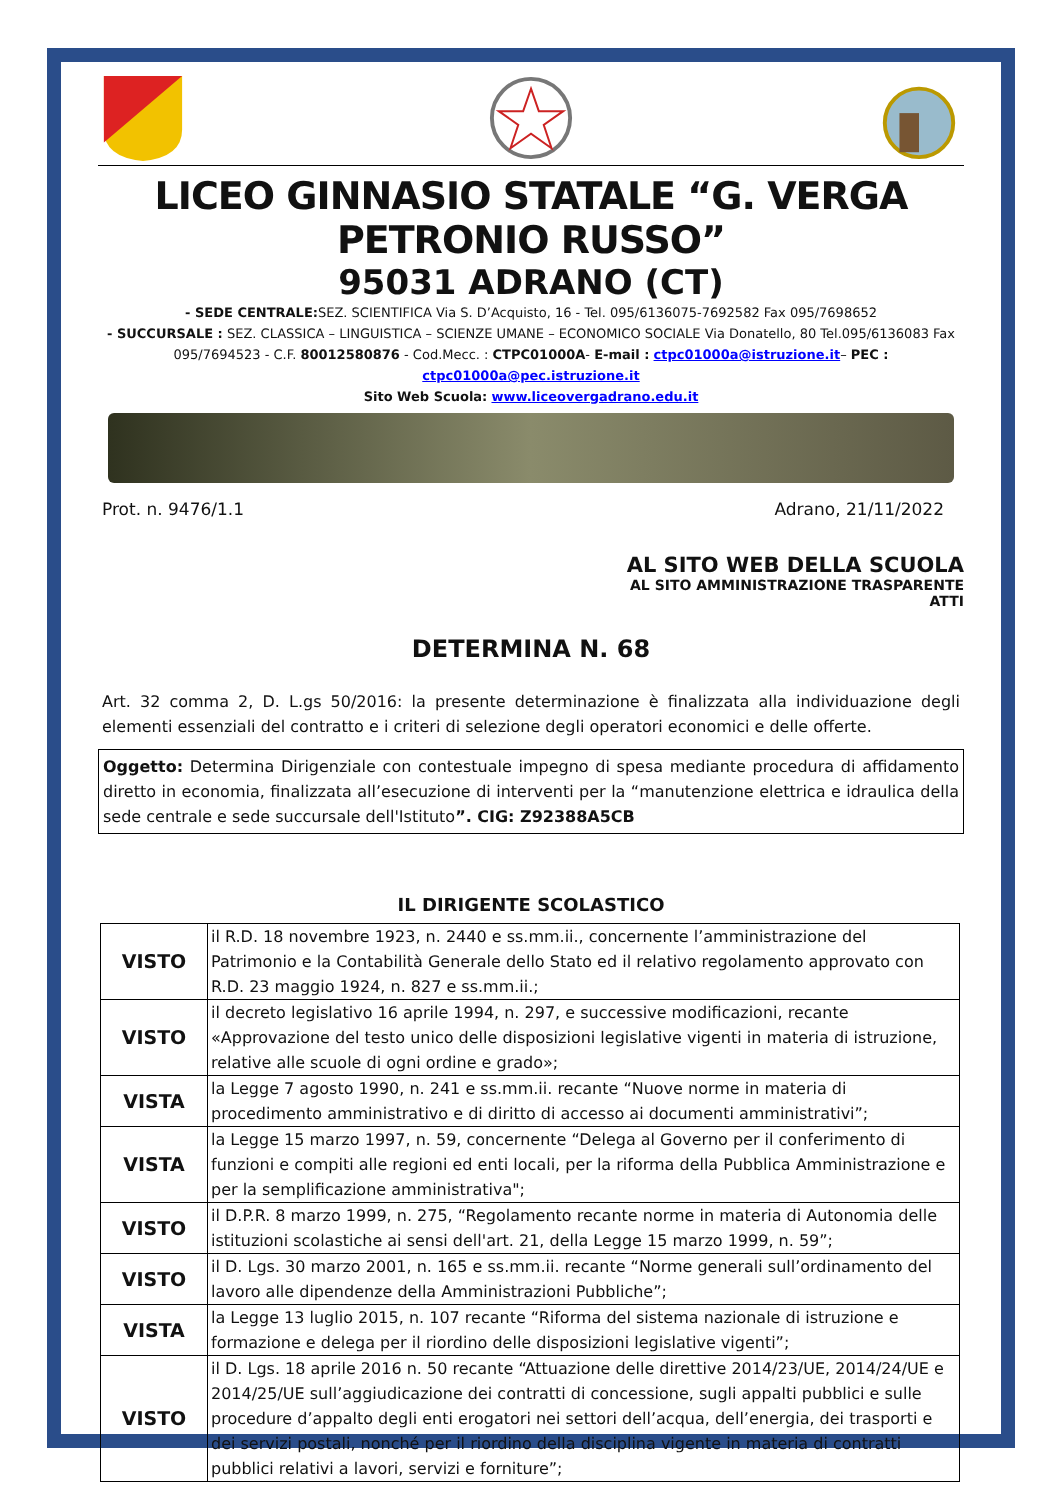LICEO GINNASIO STATALE “G. VERGA PETRONIO RUSSO”
95031 ADRANO (CT)
- SEDE CENTRALE: SEZ. SCIENTIFICA Via S. D’Acquisto, 16 - Tel. 095/6136075-7692582 Fax 095/7698652
- SUCCURSALE : SEZ. CLASSICA – LINGUISTICA – SCIENZE UMANE – ECONOMICO SOCIALE Via Donatello, 80 Tel.095/6136083 Fax 095/7694523 - C.F. 80012580876 - Cod.Mecc. : CTPC01000A- E-mail : ctpc01000a@istruzione.it– PEC : ctpc01000a@pec.istruzione.it
Sito Web Scuola: www.liceovergadrano.edu.it
Prot. n. 9476/1.1 Adrano, 21/11/2022
AL SITO WEB DELLA SCUOLA
AL SITO AMMINISTRAZIONE TRASPARENTE
ATTI
DETERMINA N. 68
Art. 32 comma 2, D. L.gs 50/2016: la presente determinazione è finalizzata alla individuazione degli elementi essenziali del contratto e i criteri di selezione degli operatori economici e delle offerte.
Oggetto: Determina Dirigenziale con contestuale impegno di spesa mediante procedura di affidamento diretto in economia, finalizzata all’esecuzione di interventi per la “manutenzione elettrica e idraulica della sede centrale e sede succursale dell'Istituto”. CIG: Z92388A5CB
IL DIRIGENTE SCOLASTICO
| VISTO | il R.D. 18 novembre 1923, n. 2440 e ss.mm.ii., concernente l’amministrazione del Patrimonio e la Contabilità Generale dello Stato ed il relativo regolamento approvato con R.D. 23 maggio 1924, n. 827 e ss.mm.ii.; |
| VISTO | il decreto legislativo 16 aprile 1994, n. 297, e successive modificazioni, recante «Approvazione del testo unico delle disposizioni legislative vigenti in materia di istruzione, relative alle scuole di ogni ordine e grado»; |
| VISTA | la Legge 7 agosto 1990, n. 241 e ss.mm.ii. recante “Nuove norme in materia di procedimento amministrativo e di diritto di accesso ai documenti amministrativi”; |
| VISTA | la Legge 15 marzo 1997, n. 59, concernente “Delega al Governo per il conferimento di funzioni e compiti alle regioni ed enti locali, per la riforma della Pubblica Amministrazione e per la semplificazione amministrativa"; |
| VISTO | il D.P.R. 8 marzo 1999, n. 275, “Regolamento recante norme in materia di Autonomia delle istituzioni scolastiche ai sensi dell'art. 21, della Legge 15 marzo 1999, n. 59”; |
| VISTO | il D. Lgs. 30 marzo 2001, n. 165 e ss.mm.ii. recante “Norme generali sull’ordinamento del lavoro alle dipendenze della Amministrazioni Pubbliche”; |
| VISTA | la Legge 13 luglio 2015, n. 107 recante “Riforma del sistema nazionale di istruzione e formazione e delega per il riordino delle disposizioni legislative vigenti”; |
| VISTO | il D. Lgs. 18 aprile 2016 n. 50 recante “Attuazione delle direttive 2014/23/UE, 2014/24/UE e 2014/25/UE sull’aggiudicazione dei contratti di concessione, sugli appalti pubblici e sulle procedure d’appalto degli enti erogatori nei settori dell’acqua, dell’energia, dei trasporti e dei servizi postali, nonché per il riordino della disciplina vigente in materia di contratti pubblici relativi a lavori, servizi e forniture”; |